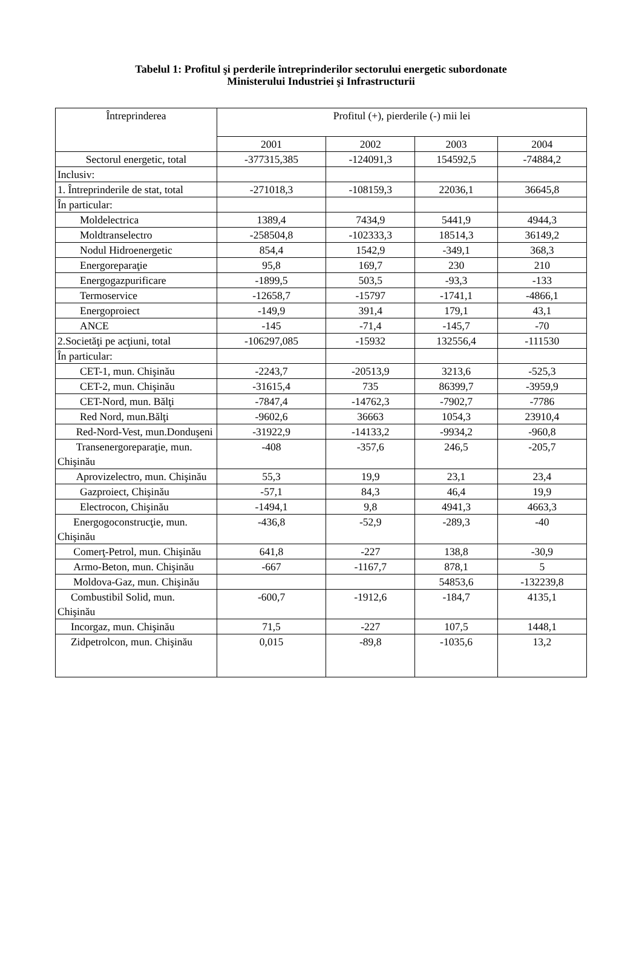Tabelul 1: Profitul şi perderile întreprinderilor sectorului energetic subordonate
Ministerului Industriei şi Infrastructurii
| Întreprinderea | Profitul (+), pierderile (-) mii lei | | | |
| --- | --- | --- | --- | --- |
| | 2001 | 2002 | 2003 | 2004 |
| Sectorul energetic, total | -377315,385 | -124091,3 | 154592,5 | -74884,2 |
| Inclusiv: | | | | |
| 1. Întreprinderile de stat, total | -271018,3 | -108159,3 | 22036,1 | 36645,8 |
| În particular: | | | | |
| Moldelectrica | 1389,4 | 7434,9 | 5441,9 | 4944,3 |
| Moldtranselectro | -258504,8 | -102333,3 | 18514,3 | 36149,2 |
| Nodul Hidroenergetic | 854,4 | 1542,9 | -349,1 | 368,3 |
| Energoreparaţie | 95,8 | 169,7 | 230 | 210 |
| Energogazpurificare | -1899,5 | 503,5 | -93,3 | -133 |
| Termoservice | -12658,7 | -15797 | -1741,1 | -4866,1 |
| Energoproiect | -149,9 | 391,4 | 179,1 | 43,1 |
| ANCE | -145 | -71,4 | -145,7 | -70 |
| 2.Societăţi pe acţiuni, total | -106297,085 | -15932 | 132556,4 | -111530 |
| În particular: | | | | |
| CET-1, mun. Chişinău | -2243,7 | -20513,9 | 3213,6 | -525,3 |
| CET-2, mun. Chişinău | -31615,4 | 735 | 86399,7 | -3959,9 |
| CET-Nord, mun. Bălţi | -7847,4 | -14762,3 | -7902,7 | -7786 |
| Red Nord, mun.Bălţi | -9602,6 | 36663 | 1054,3 | 23910,4 |
| Red-Nord-Vest, mun.Donduşeni | -31922,9 | -14133,2 | -9934,2 | -960,8 |
| Transenergoreparaţie, mun. Chişinău | -408 | -357,6 | 246,5 | -205,7 |
| Aprovizelectro, mun. Chişinău | 55,3 | 19,9 | 23,1 | 23,4 |
| Gazproiect, Chişinău | -57,1 | 84,3 | 46,4 | 19,9 |
| Electrocon, Chişinău | -1494,1 | 9,8 | 4941,3 | 4663,3 |
| Energogoconstrucţie, mun. Chişinău | -436,8 | -52,9 | -289,3 | -40 |
| Comerţ-Petrol, mun. Chişinău | 641,8 | -227 | 138,8 | -30,9 |
| Armo-Beton, mun. Chişinău | -667 | -1167,7 | 878,1 | 5 |
| Moldova-Gaz, mun. Chişinău | | | 54853,6 | -132239,8 |
| Combustibil Solid, mun. Chişinău | -600,7 | -1912,6 | -184,7 | 4135,1 |
| Incorgaz, mun. Chişinău | 71,5 | -227 | 107,5 | 1448,1 |
| Zidpetrolcon, mun. Chişinău | 0,015 | -89,8 | -1035,6 | 13,2 |